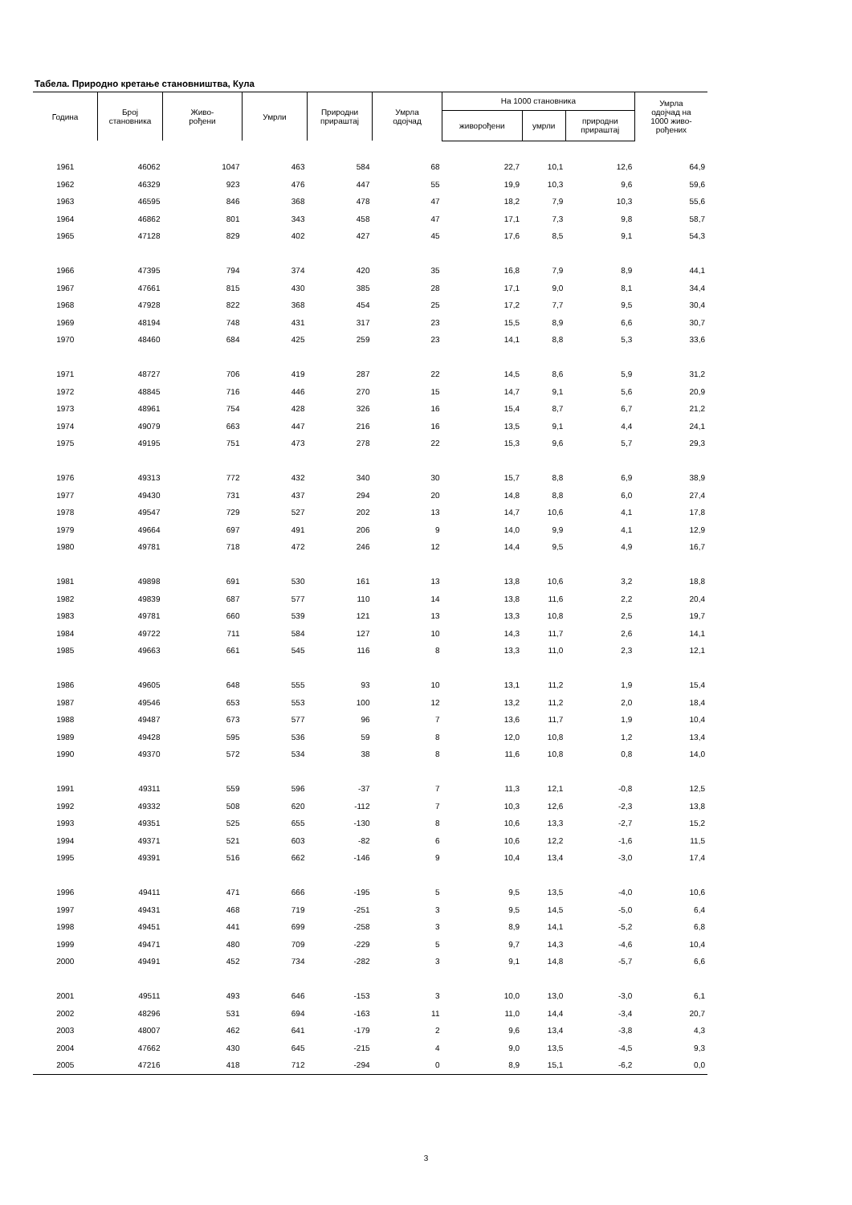Табела. Природно кретање становништва, Кула
| Година | Број становника | Живо- рођени | Умрли | Природни прираштај | Умрла одојчад | На 1000 становника | | | Умрла одојчад на 1000 живо- рођених |
| --- | --- | --- | --- | --- | --- | --- | --- | --- | --- |
| | | | | | | живорођени | умрли | природни прираштај | |
| 1961 | 46062 | 1047 | 463 | 584 | 68 | 22,7 | 10,1 | 12,6 | 64,9 |
| 1962 | 46329 | 923 | 476 | 447 | 55 | 19,9 | 10,3 | 9,6 | 59,6 |
| 1963 | 46595 | 846 | 368 | 478 | 47 | 18,2 | 7,9 | 10,3 | 55,6 |
| 1964 | 46862 | 801 | 343 | 458 | 47 | 17,1 | 7,3 | 9,8 | 58,7 |
| 1965 | 47128 | 829 | 402 | 427 | 45 | 17,6 | 8,5 | 9,1 | 54,3 |
| 1966 | 47395 | 794 | 374 | 420 | 35 | 16,8 | 7,9 | 8,9 | 44,1 |
| 1967 | 47661 | 815 | 430 | 385 | 28 | 17,1 | 9,0 | 8,1 | 34,4 |
| 1968 | 47928 | 822 | 368 | 454 | 25 | 17,2 | 7,7 | 9,5 | 30,4 |
| 1969 | 48194 | 748 | 431 | 317 | 23 | 15,5 | 8,9 | 6,6 | 30,7 |
| 1970 | 48460 | 684 | 425 | 259 | 23 | 14,1 | 8,8 | 5,3 | 33,6 |
| 1971 | 48727 | 706 | 419 | 287 | 22 | 14,5 | 8,6 | 5,9 | 31,2 |
| 1972 | 48845 | 716 | 446 | 270 | 15 | 14,7 | 9,1 | 5,6 | 20,9 |
| 1973 | 48961 | 754 | 428 | 326 | 16 | 15,4 | 8,7 | 6,7 | 21,2 |
| 1974 | 49079 | 663 | 447 | 216 | 16 | 13,5 | 9,1 | 4,4 | 24,1 |
| 1975 | 49195 | 751 | 473 | 278 | 22 | 15,3 | 9,6 | 5,7 | 29,3 |
| 1976 | 49313 | 772 | 432 | 340 | 30 | 15,7 | 8,8 | 6,9 | 38,9 |
| 1977 | 49430 | 731 | 437 | 294 | 20 | 14,8 | 8,8 | 6,0 | 27,4 |
| 1978 | 49547 | 729 | 527 | 202 | 13 | 14,7 | 10,6 | 4,1 | 17,8 |
| 1979 | 49664 | 697 | 491 | 206 | 9 | 14,0 | 9,9 | 4,1 | 12,9 |
| 1980 | 49781 | 718 | 472 | 246 | 12 | 14,4 | 9,5 | 4,9 | 16,7 |
| 1981 | 49898 | 691 | 530 | 161 | 13 | 13,8 | 10,6 | 3,2 | 18,8 |
| 1982 | 49839 | 687 | 577 | 110 | 14 | 13,8 | 11,6 | 2,2 | 20,4 |
| 1983 | 49781 | 660 | 539 | 121 | 13 | 13,3 | 10,8 | 2,5 | 19,7 |
| 1984 | 49722 | 711 | 584 | 127 | 10 | 14,3 | 11,7 | 2,6 | 14,1 |
| 1985 | 49663 | 661 | 545 | 116 | 8 | 13,3 | 11,0 | 2,3 | 12,1 |
| 1986 | 49605 | 648 | 555 | 93 | 10 | 13,1 | 11,2 | 1,9 | 15,4 |
| 1987 | 49546 | 653 | 553 | 100 | 12 | 13,2 | 11,2 | 2,0 | 18,4 |
| 1988 | 49487 | 673 | 577 | 96 | 7 | 13,6 | 11,7 | 1,9 | 10,4 |
| 1989 | 49428 | 595 | 536 | 59 | 8 | 12,0 | 10,8 | 1,2 | 13,4 |
| 1990 | 49370 | 572 | 534 | 38 | 8 | 11,6 | 10,8 | 0,8 | 14,0 |
| 1991 | 49311 | 559 | 596 | -37 | 7 | 11,3 | 12,1 | -0,8 | 12,5 |
| 1992 | 49332 | 508 | 620 | -112 | 7 | 10,3 | 12,6 | -2,3 | 13,8 |
| 1993 | 49351 | 525 | 655 | -130 | 8 | 10,6 | 13,3 | -2,7 | 15,2 |
| 1994 | 49371 | 521 | 603 | -82 | 6 | 10,6 | 12,2 | -1,6 | 11,5 |
| 1995 | 49391 | 516 | 662 | -146 | 9 | 10,4 | 13,4 | -3,0 | 17,4 |
| 1996 | 49411 | 471 | 666 | -195 | 5 | 9,5 | 13,5 | -4,0 | 10,6 |
| 1997 | 49431 | 468 | 719 | -251 | 3 | 9,5 | 14,5 | -5,0 | 6,4 |
| 1998 | 49451 | 441 | 699 | -258 | 3 | 8,9 | 14,1 | -5,2 | 6,8 |
| 1999 | 49471 | 480 | 709 | -229 | 5 | 9,7 | 14,3 | -4,6 | 10,4 |
| 2000 | 49491 | 452 | 734 | -282 | 3 | 9,1 | 14,8 | -5,7 | 6,6 |
| 2001 | 49511 | 493 | 646 | -153 | 3 | 10,0 | 13,0 | -3,0 | 6,1 |
| 2002 | 48296 | 531 | 694 | -163 | 11 | 11,0 | 14,4 | -3,4 | 20,7 |
| 2003 | 48007 | 462 | 641 | -179 | 2 | 9,6 | 13,4 | -3,8 | 4,3 |
| 2004 | 47662 | 430 | 645 | -215 | 4 | 9,0 | 13,5 | -4,5 | 9,3 |
| 2005 | 47216 | 418 | 712 | -294 | 0 | 8,9 | 15,1 | -6,2 | 0,0 |
3